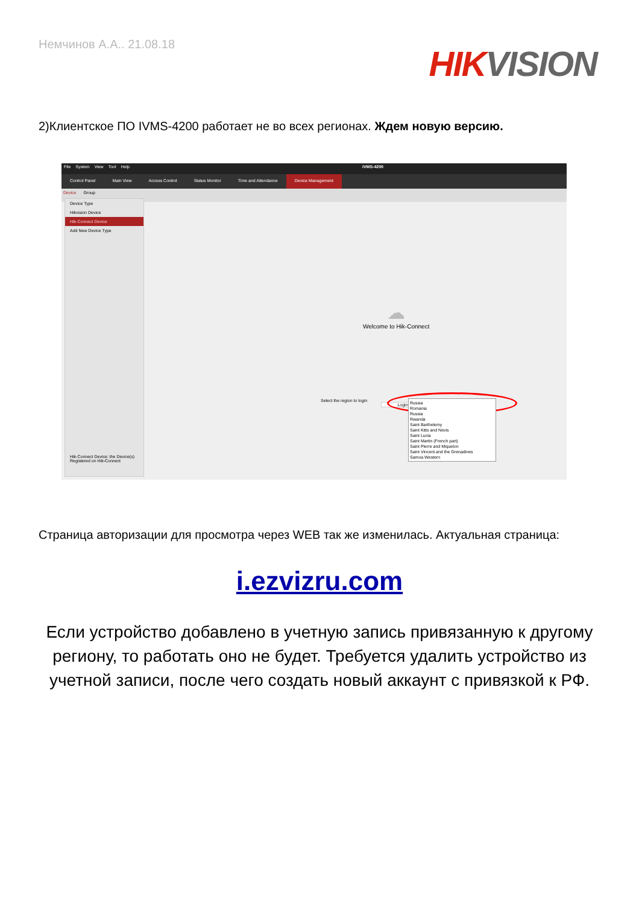Немчинов А.А.. 21.08.18
HIK VISION
2)Клиентское ПО IVMS-4200 работает не во всех регионах. Ждем новую версию.
File System View Tool Help iVMS-4200
Control Panel Main View Access Control Status Monitor Time and Attendance Device Management
Device Group
Device Type
Hikvision Device
Hik-Connect Device
Add New Device Type
Hik-Connect Device: the Device(s) Registered on Hik-Connect
☁
Welcome to Hik-Connect
Login
Select the region to login
Russia
Romania
Russia
Rwanda
Saint Barthelemy
Saint Kitts and Nevis
Saint Lucia
Saint Martin (French part)
Saint Pierre and Miquelon
Saint Vincent and the Grenadines
Samoa Western
Страница авторизации для просмотра через WEB так же изменилась. Актуальная страница:
i.ezvizru.com
Если устройство добавлено в учетную запись привязанную к другому
региону, то работать оно не будет. Требуется удалить устройство из
учетной записи, после чего создать новый аккаунт с привязкой к РФ.